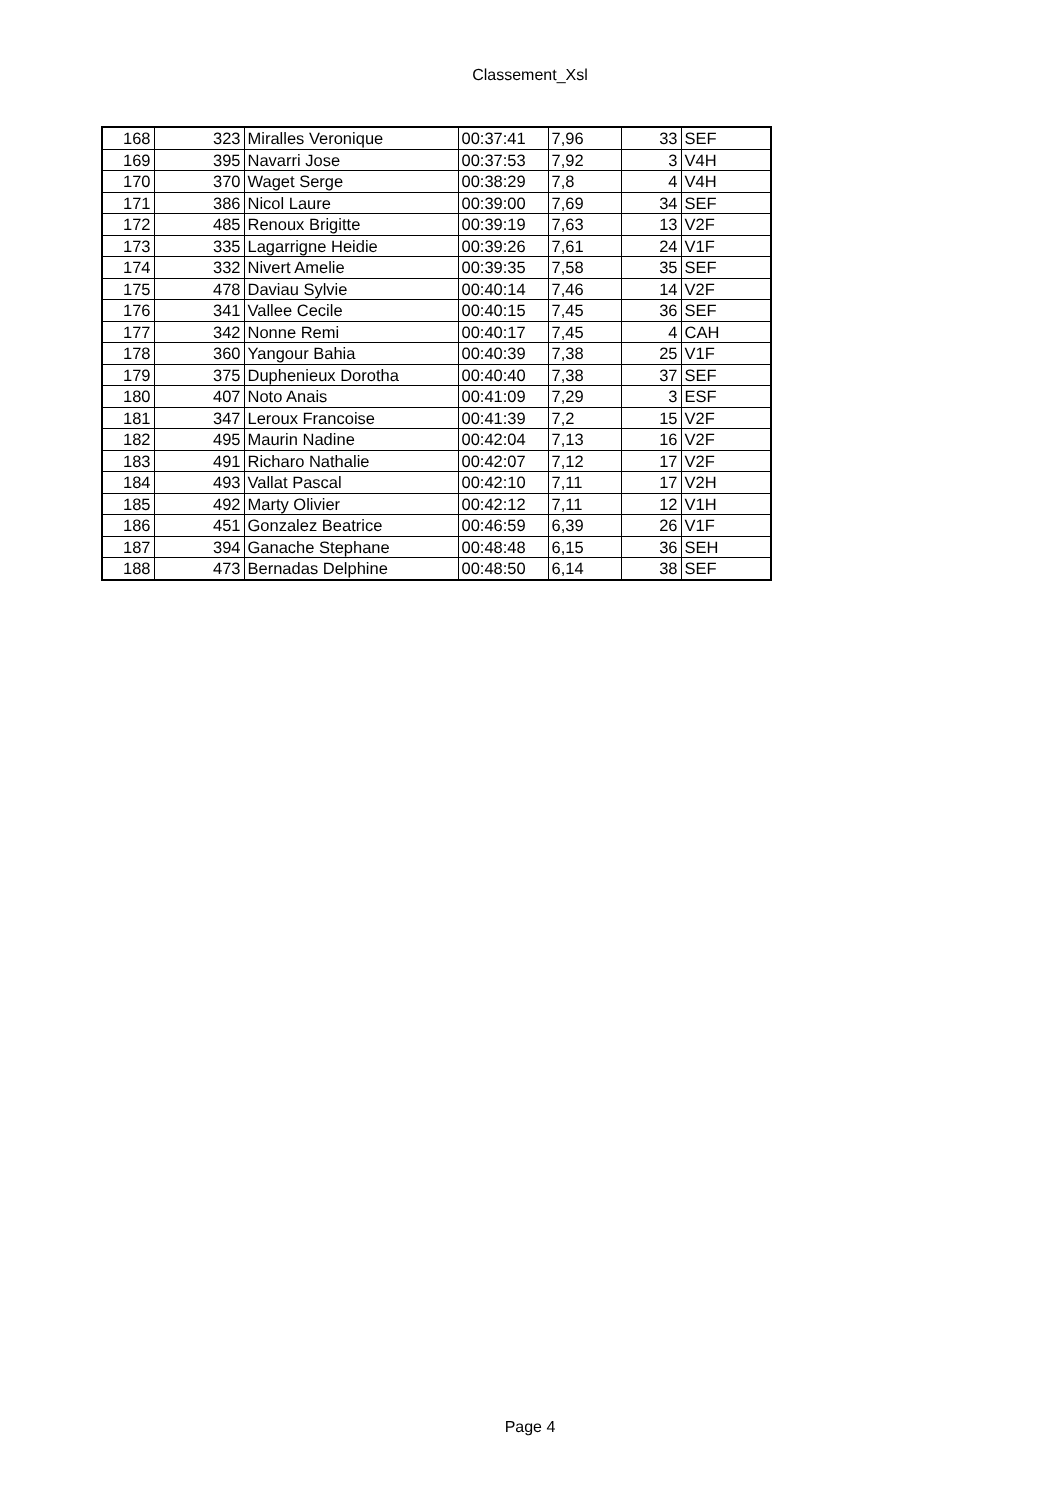Classement_Xsl
| 168 | 323 | Miralles Veronique | 00:37:41 | 7,96 | 33 | SEF |
| 169 | 395 | Navarri Jose | 00:37:53 | 7,92 | 3 | V4H |
| 170 | 370 | Waget Serge | 00:38:29 | 7,8 | 4 | V4H |
| 171 | 386 | Nicol Laure | 00:39:00 | 7,69 | 34 | SEF |
| 172 | 485 | Renoux Brigitte | 00:39:19 | 7,63 | 13 | V2F |
| 173 | 335 | Lagarrigne Heidie | 00:39:26 | 7,61 | 24 | V1F |
| 174 | 332 | Nivert Amelie | 00:39:35 | 7,58 | 35 | SEF |
| 175 | 478 | Daviau Sylvie | 00:40:14 | 7,46 | 14 | V2F |
| 176 | 341 | Vallee Cecile | 00:40:15 | 7,45 | 36 | SEF |
| 177 | 342 | Nonne Remi | 00:40:17 | 7,45 | 4 | CAH |
| 178 | 360 | Yangour Bahia | 00:40:39 | 7,38 | 25 | V1F |
| 179 | 375 | Duphenieux Dorotha | 00:40:40 | 7,38 | 37 | SEF |
| 180 | 407 | Noto Anais | 00:41:09 | 7,29 | 3 | ESF |
| 181 | 347 | Leroux Francoise | 00:41:39 | 7,2 | 15 | V2F |
| 182 | 495 | Maurin Nadine | 00:42:04 | 7,13 | 16 | V2F |
| 183 | 491 | Richaro Nathalie | 00:42:07 | 7,12 | 17 | V2F |
| 184 | 493 | Vallat Pascal | 00:42:10 | 7,11 | 17 | V2H |
| 185 | 492 | Marty Olivier | 00:42:12 | 7,11 | 12 | V1H |
| 186 | 451 | Gonzalez Beatrice | 00:46:59 | 6,39 | 26 | V1F |
| 187 | 394 | Ganache Stephane | 00:48:48 | 6,15 | 36 | SEH |
| 188 | 473 | Bernadas Delphine | 00:48:50 | 6,14 | 38 | SEF |
Page 4